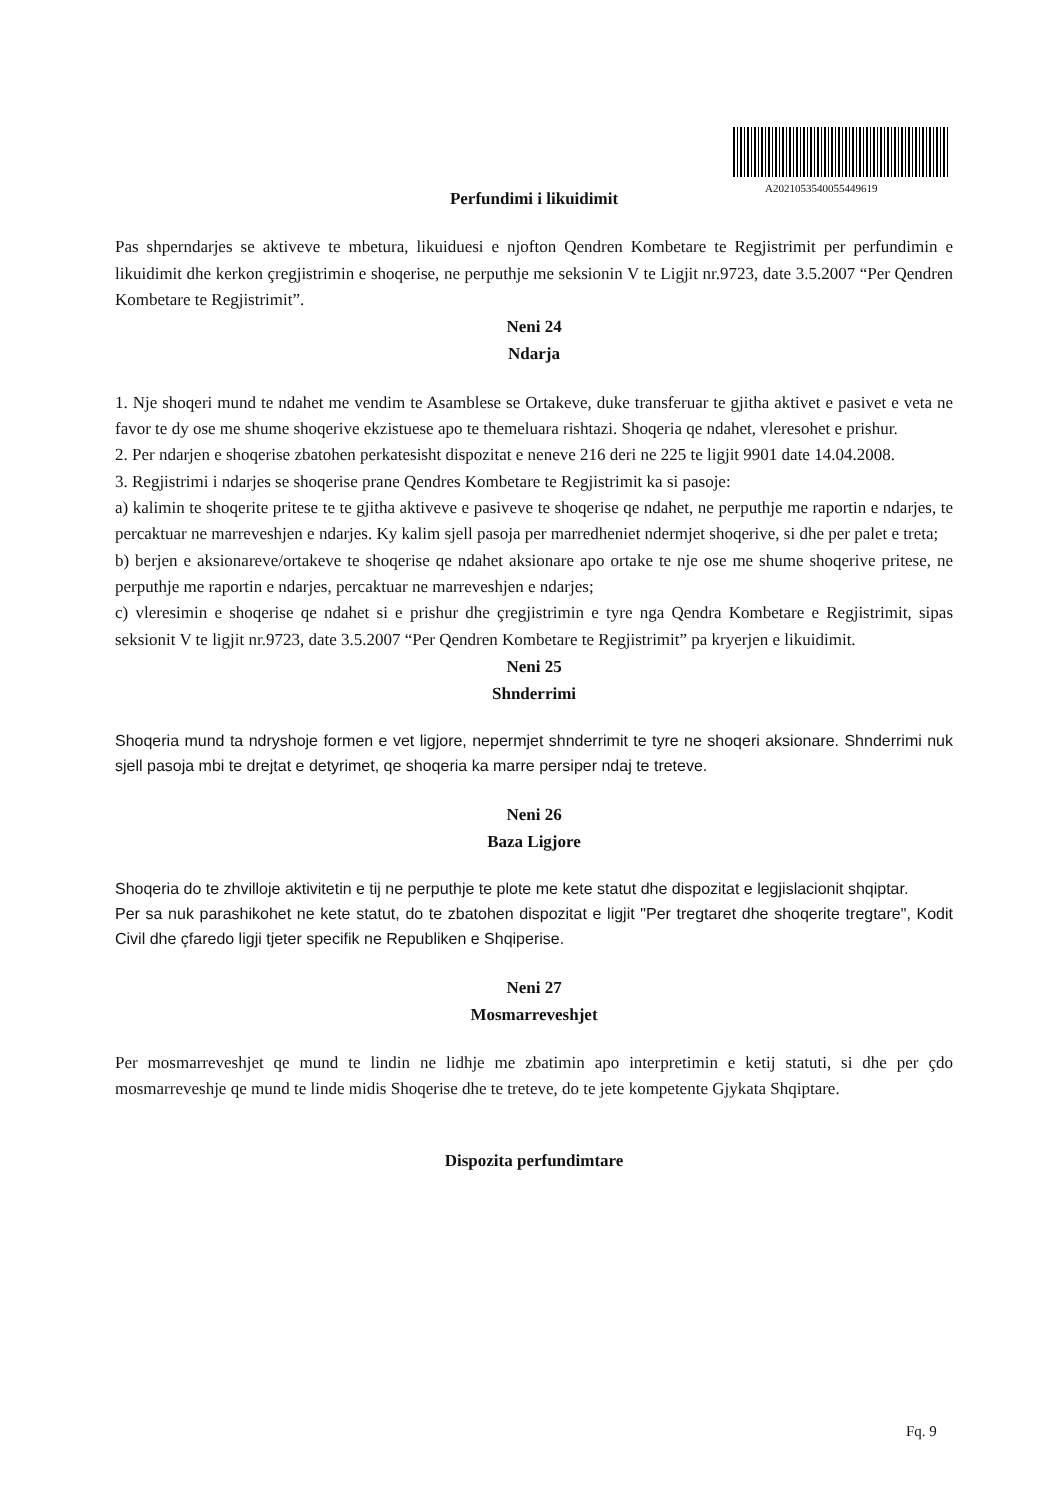A2021053540055449619
Perfundimi i likuidimit
Pas shperndarjes se aktiveve te mbetura, likuiduesi e njofton Qendren Kombetare te Regjistrimit per perfundimin e likuidimit dhe kerkon çregjistrimin e shoqerise, ne perputhje me seksionin V te Ligjit nr.9723, date 3.5.2007 “Per Qendren Kombetare te Regjistrimit”.
Neni 24
Ndarja
1. Nje shoqeri mund te ndahet me vendim te Asamblese se Ortakeve, duke transferuar te gjitha aktivet e pasivet e veta ne favor te dy ose me shume shoqerive ekzistuese apo te themeluara rishtazi. Shoqeria qe ndahet, vleresohet e prishur.
2. Per ndarjen e shoqerise zbatohen perkatesisht dispozitat e neneve 216 deri ne 225 te ligjit 9901 date 14.04.2008.
3. Regjistrimi i ndarjes se shoqerise prane Qendres Kombetare te Regjistrimit ka si pasoje:
a) kalimin te shoqerite pritese te te gjitha aktiveve e pasiveve te shoqerise qe ndahet, ne perputhje me raportin e ndarjes, te percaktuar ne marreveshjen e ndarjes. Ky kalim sjell pasoja per marredheniet ndermjet shoqerive, si dhe per palet e treta;
b) berjen e aksionareve/ortakeve te shoqerise qe ndahet aksionare apo ortake te nje ose me shume shoqerive pritese, ne perputhje me raportin e ndarjes, percaktuar ne marreveshjen e ndarjes;
c) vleresimin e shoqerise qe ndahet si e prishur dhe çregjistrimin e tyre nga Qendra Kombetare e Regjistrimit, sipas seksionit V te ligjit nr.9723, date 3.5.2007 “Per Qendren Kombetare te Regjistrimit” pa kryerjen e likuidimit.
Neni 25
Shnderrimi
Shoqeria mund ta ndryshoje formen e vet ligjore, nepermjet shnderrimit te tyre ne shoqeri aksionare. Shnderrimi nuk sjell pasoja mbi te drejtat e detyrimet, qe shoqeria ka marre persiper ndaj te treteve.
Neni 26
Baza Ligjore
Shoqeria do te zhvilloje aktivitetin e tij ne perputhje te plote me kete statut dhe dispozitat e legjislacionit shqiptar.
Per sa nuk parashikohet ne kete statut, do te zbatohen dispozitat e ligjit "Per tregtaret dhe shoqerite tregtare", Kodit Civil dhe çfaredo ligji tjeter specifik ne Republiken e Shqiperise.
Neni 27
Mosmarreveshjet
Per mosmarreveshjet qe mund te lindin ne lidhje me zbatimin apo interpretimin e ketij statuti, si dhe per çdo mosmarreveshje qe mund te linde midis Shoqerise dhe te treteve, do te jete kompetente Gjykata Shqiptare.
Dispozita perfundimtare
Fq. 9